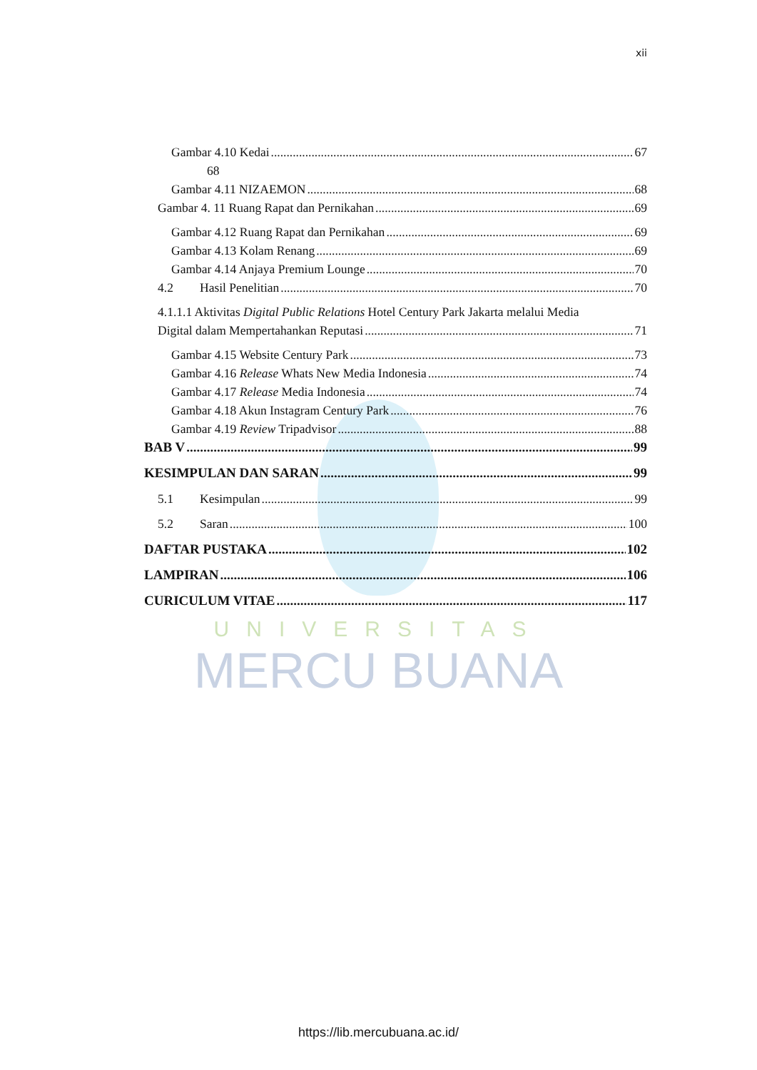xii
Gambar 4.10 Kedai 67
68
Gambar 4.11 NIZAEMON 68
Gambar 4. 11 Ruang Rapat dan Pernikahan 69
Gambar 4.12 Ruang Rapat dan Pernikahan 69
Gambar 4.13 Kolam Renang 69
Gambar 4.14 Anjaya Premium Lounge 70
4.2 Hasil Penelitian 70
4.1.1.1 Aktivitas Digital Public Relations Hotel Century Park Jakarta melalui Media
Digital dalam Mempertahankan Reputasi 71
Gambar 4.15 Website Century Park 73
Gambar 4.16 Release Whats New Media Indonesia 74
Gambar 4.17 Release Media Indonesia 74
Gambar 4.18 Akun Instagram Century Park 76
Gambar 4.19 Review Tripadvisor 88
BAB V 99
KESIMPULAN DAN SARAN 99
5.1 Kesimpulan 99
5.2 Saran 100
DAFTAR PUSTAKA 102
LAMPIRAN 106
CURICULUM VITAE 117
UNIVERSITAS
MERCU BUANA
https://lib.mercubuana.ac.id/